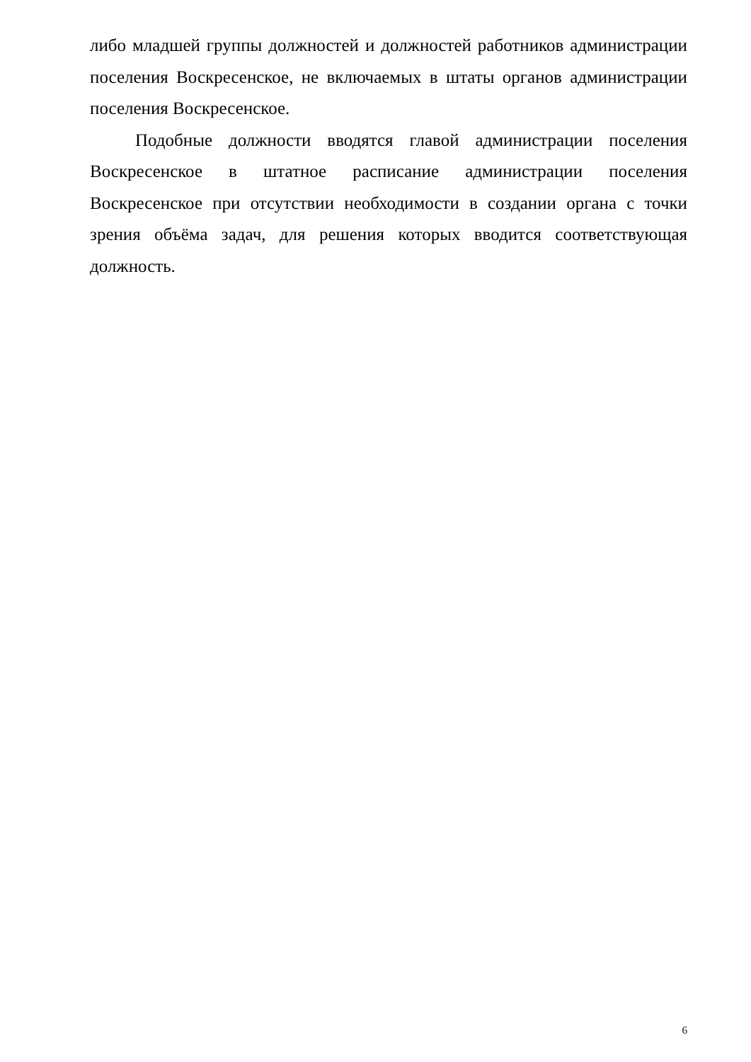либо младшей группы должностей и должностей работников администрации поселения Воскресенское, не включаемых в штаты органов администрации поселения Воскресенское.
Подобные должности вводятся главой администрации поселения Воскресенское в штатное расписание администрации поселения Воскресенское при отсутствии необходимости в создании органа с точки зрения объёма задач, для решения которых вводится соответствующая должность.
6